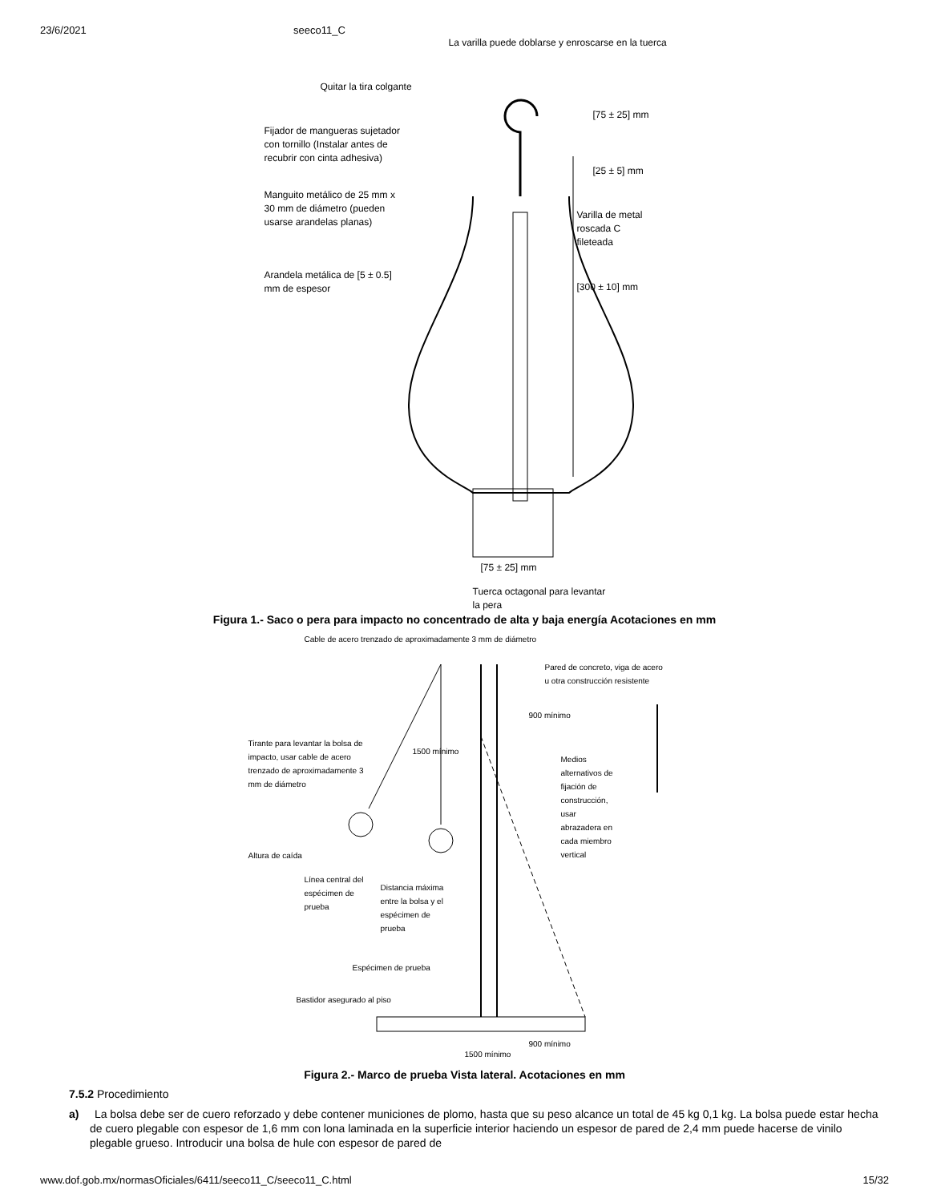23/6/2021 seeco11_C
La varilla puede doblarse y enroscarse en la tuerca
Quitar la tira colgante
[75 ± 25] mm
Fijador de mangueras sujetador
con tornillo (Instalar antes de
recubrir con cinta adhesiva)
[25 ± 5] mm
Manguito metálico de 25 mm x
30 mm de diámetro (pueden
usarse arandelas planas)
Varilla de metal roscada C
fileteada
Arandela metálica de [5 ± 0.5]
mm de espesor
[300 ± 10] mm
[75 ± 25] mm
Tuerca octagonal para levantar
la pera
Figura 1.- Saco o pera para impacto no concentrado de alta y baja energía Acotaciones en mm
Cable de acero trenzado de aproximadamente 3 mm de diámetro
Pared de concreto, viga de acero
u otra construcción resistente
900 mínimo
Tirante para levantar la bolsa de
impacto, usar cable de acero
trenzado de aproximadamente 3
mm de diámetro
1500 mínimo
Medios
alternativos de
fijación de
construcción,
usar
abrazadera en
cada miembro
vertical
Altura de caída
Línea central del
espécimen de
prueba
Distancia máxima
entre la bolsa y el
espécimen de
prueba
Espécimen de prueba
Bastidor asegurado al piso
900 mínimo
1500 mínimo
Figura 2.- Marco de prueba Vista lateral. Acotaciones en mm
7.5.2 Procedimiento
a) La bolsa debe ser de cuero reforzado y debe contener municiones de plomo, hasta que su peso alcance un total de 45 kg 0,1 kg. La bolsa puede estar hecha de cuero plegable con espesor de 1,6 mm con lona laminada en la superficie interior haciendo un espesor de pared de 2,4 mm puede hacerse de vinilo plegable grueso. Introducir una bolsa de hule con espesor de pared de
www.dof.gob.mx/normasOficiales/6411/seeco11_C/seeco11_C.html 15/32